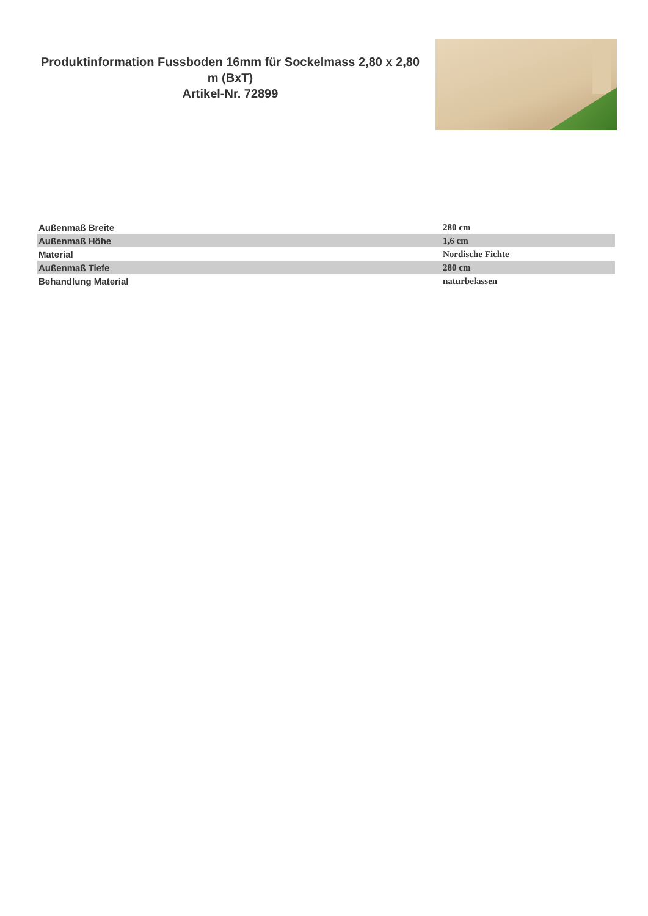Produktinformation Fussboden 16mm für Sockelmass 2,80 x 2,80 m (BxT)
Artikel-Nr. 72899
| Außenmaß Breite | 280 cm |
| Außenmaß Höhe | 1,6 cm |
| Material | Nordische Fichte |
| Außenmaß Tiefe | 280 cm |
| Behandlung Material | naturbelassen |